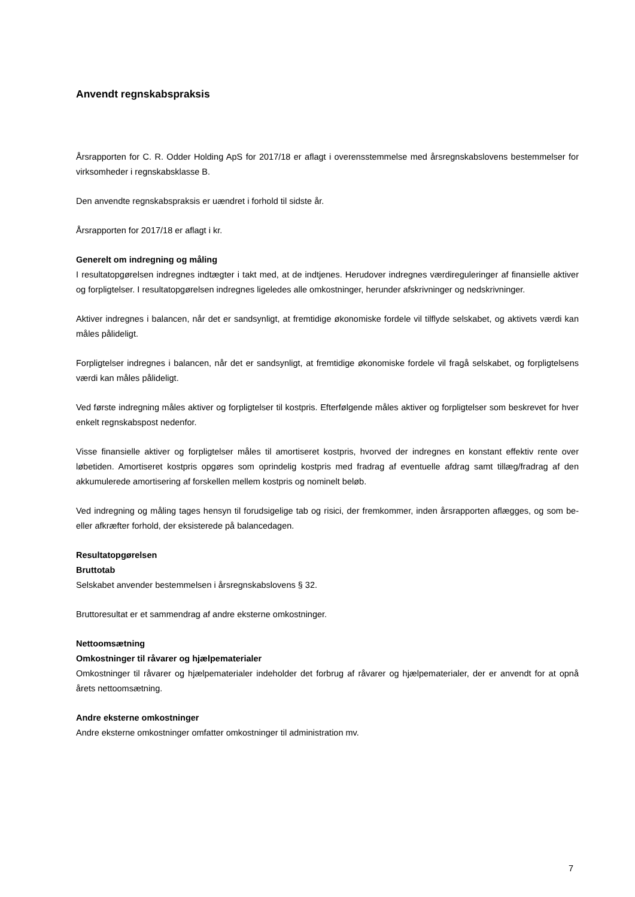Anvendt regnskabspraksis
Årsrapporten for C. R. Odder Holding ApS for 2017/18 er aflagt i overensstemmelse med årsregnskabslovens bestemmelser for virksomheder i regnskabsklasse B.
Den anvendte regnskabspraksis er uændret i forhold til sidste år.
Årsrapporten for 2017/18 er aflagt i kr.
Generelt om indregning og måling
I resultatopgørelsen indregnes indtægter i takt med, at de indtjenes. Herudover indregnes værdireguleringer af finansielle aktiver og forpligtelser. I resultatopgørelsen indregnes ligeledes alle omkostninger, herunder afskrivninger og nedskrivninger.
Aktiver indregnes i balancen, når det er sandsynligt, at fremtidige økonomiske fordele vil tilflyde selskabet, og aktivets værdi kan måles pålideligt.
Forpligtelser indregnes i balancen, når det er sandsynligt, at fremtidige økonomiske fordele vil fragå selskabet, og forpligtelsens værdi kan måles pålideligt.
Ved første indregning måles aktiver og forpligtelser til kostpris. Efterfølgende måles aktiver og forpligtelser som beskrevet for hver enkelt regnskabspost nedenfor.
Visse finansielle aktiver og forpligtelser måles til amortiseret kostpris, hvorved der indregnes en konstant effektiv rente over løbetiden. Amortiseret kostpris opgøres som oprindelig kostpris med fradrag af eventuelle afdrag samt tillæg/fradrag af den akkumulerede amortisering af forskellen mellem kostpris og nominelt beløb.
Ved indregning og måling tages hensyn til forudsigelige tab og risici, der fremkommer, inden årsrapporten aflægges, og som be- eller afkræfter forhold, der eksisterede på balancedagen.
Resultatopgørelsen
Bruttotab
Selskabet anvender bestemmelsen i årsregnskabslovens § 32.
Bruttoresultat er et sammendrag af andre eksterne omkostninger.
Nettoomsætning
Omkostninger til råvarer og hjælpematerialer
Omkostninger til råvarer og hjælpematerialer indeholder det forbrug af råvarer og hjælpematerialer, der er anvendt for at opnå årets nettoomsætning.
Andre eksterne omkostninger
Andre eksterne omkostninger omfatter omkostninger til administration mv.
7